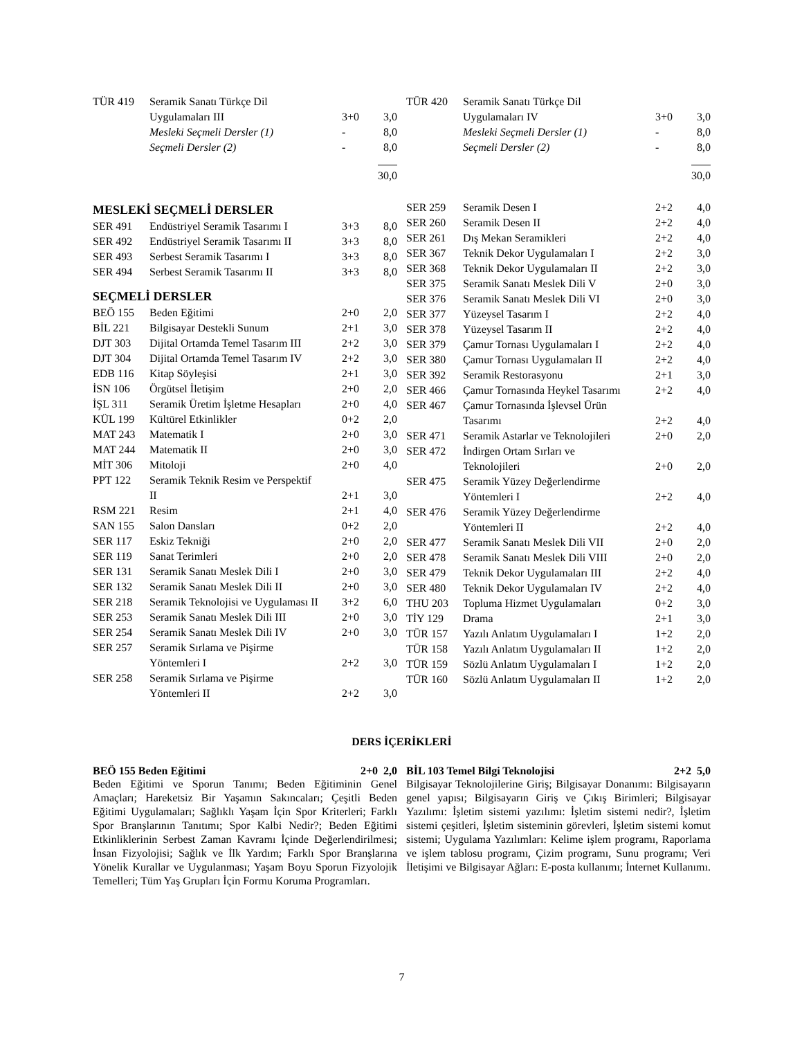| TÜR 419 | Seramik Sanatı Türkçe Dil Uygulamaları III | 3+0 | 3,0 |
| | Mesleki Seçmeli Dersler (1) | - | 8,0 |
| | Seçmeli Dersler (2) | - | 8,0 |
| | | | 30,0 |
| TÜR 420 | Seramik Sanatı Türkçe Dil Uygulamaları IV | 3+0 | 3,0 |
| | Mesleki Seçmeli Dersler (1) | - | 8,0 |
| | Seçmeli Dersler (2) | - | 8,0 |
| | | | 30,0 |
MESLEKİ SEÇMELİ DERSLER
| SER 491 | Endüstriyel Seramik Tasarımı I | 3+3 | 8,0 |
| SER 492 | Endüstriyel Seramik Tasarımı II | 3+3 | 8,0 |
| SER 493 | Serbest Seramik Tasarımı I | 3+3 | 8,0 |
| SER 494 | Serbest Seramik Tasarımı II | 3+3 | 8,0 |
SEÇMELİ DERSLER
| BEÖ 155 | Beden Eğitimi | 2+0 | 2,0 |
| BİL 221 | Bilgisayar Destekli Sunum | 2+1 | 3,0 |
| DJT 303 | Dijital Ortamda Temel Tasarım III | 2+2 | 3,0 |
| DJT 304 | Dijital Ortamda Temel Tasarım IV | 2+2 | 3,0 |
| EDB 116 | Kitap Söyleşisi | 2+1 | 3,0 |
| İSN 106 | Örgütsel İletişim | 2+0 | 2,0 |
| İŞL 311 | Seramik Üretim İşletme Hesapları | 2+0 | 4,0 |
| KÜL 199 | Kültürel Etkinlikler | 0+2 | 2,0 |
| MAT 243 | Matematik I | 2+0 | 3,0 |
| MAT 244 | Matematik II | 2+0 | 3,0 |
| MİT 306 | Mitoloji | 2+0 | 4,0 |
| PPT 122 | Seramik Teknik Resim ve Perspektif II | 2+1 | 3,0 |
| RSM 221 | Resim | 2+1 | 4,0 |
| SAN 155 | Salon Dansları | 0+2 | 2,0 |
| SER 117 | Eskiz Tekniği | 2+0 | 2,0 |
| SER 119 | Sanat Terimleri | 2+0 | 2,0 |
| SER 131 | Seramik Sanatı Meslek Dili I | 2+0 | 3,0 |
| SER 132 | Seramik Sanatı Meslek Dili II | 2+0 | 3,0 |
| SER 218 | Seramik Teknolojisi ve Uygulaması II | 3+2 | 6,0 |
| SER 253 | Seramik Sanatı Meslek Dili III | 2+0 | 3,0 |
| SER 254 | Seramik Sanatı Meslek Dili IV | 2+0 | 3,0 |
| SER 257 | Seramik Sırlama ve Pişirme Yöntemleri I | 2+2 | 3,0 |
| SER 258 | Seramik Sırlama ve Pişirme Yöntemleri II | 2+2 | 3,0 |
| SER 259 | Seramik Desen I | 2+2 | 4,0 |
| SER 260 | Seramik Desen II | 2+2 | 4,0 |
| SER 261 | Dış Mekan Seramikleri | 2+2 | 4,0 |
| SER 367 | Teknik Dekor Uygulamaları I | 2+2 | 3,0 |
| SER 368 | Teknik Dekor Uygulamaları II | 2+2 | 3,0 |
| SER 375 | Seramik Sanatı Meslek Dili V | 2+0 | 3,0 |
| SER 376 | Seramik Sanatı Meslek Dili VI | 2+0 | 3,0 |
| SER 377 | Yüzeysel Tasarım I | 2+2 | 4,0 |
| SER 378 | Yüzeysel Tasarım II | 2+2 | 4,0 |
| SER 379 | Çamur Tornası Uygulamaları I | 2+2 | 4,0 |
| SER 380 | Çamur Tornası Uygulamaları II | 2+2 | 4,0 |
| SER 392 | Seramik Restorasyonu | 2+1 | 3,0 |
| SER 466 | Çamur Tornasında Heykel Tasarımı | 2+2 | 4,0 |
| SER 467 | Çamur Tornasında İşlevsel Ürün Tasarımı | 2+2 | 4,0 |
| SER 471 | Seramik Astarlar ve Teknolojileri | 2+0 | 2,0 |
| SER 472 | İndirgen Ortam Sırları ve Teknolojileri | 2+0 | 2,0 |
| SER 475 | Seramik Yüzey Değerlendirme Yöntemleri I | 2+2 | 4,0 |
| SER 476 | Seramik Yüzey Değerlendirme Yöntemleri II | 2+2 | 4,0 |
| SER 477 | Seramik Sanatı Meslek Dili VII | 2+0 | 2,0 |
| SER 478 | Seramik Sanatı Meslek Dili VIII | 2+0 | 2,0 |
| SER 479 | Teknik Dekor Uygulamaları III | 2+2 | 4,0 |
| SER 480 | Teknik Dekor Uygulamaları IV | 2+2 | 4,0 |
| THU 203 | Topluma Hizmet Uygulamaları | 0+2 | 3,0 |
| TİY 129 | Drama | 2+1 | 3,0 |
| TÜR 157 | Yazılı Anlatım Uygulamaları I | 1+2 | 2,0 |
| TÜR 158 | Yazılı Anlatım Uygulamaları II | 1+2 | 2,0 |
| TÜR 159 | Sözlü Anlatım Uygulamaları I | 1+2 | 2,0 |
| TÜR 160 | Sözlü Anlatım Uygulamaları II | 1+2 | 2,0 |
DERS İÇERİKLERİ
BEÖ 155 Beden Eğitimi 2+0 2,0
Beden Eğitimi ve Sporun Tanımı; Beden Eğitiminin Genel Amaçları; Hareketsiz Bir Yaşamın Sakıncaları; Çeşitli Beden Eğitimi Uygulamaları; Sağlıklı Yaşam İçin Spor Kriterleri; Farklı Spor Branşlarının Tanıtımı; Spor Kalbi Nedir?; Beden Eğitimi Etkinliklerinin Serbest Zaman Kavramı İçinde Değerlendirilmesi; İnsan Fizyolojisi; Sağlık ve İlk Yardım; Farklı Spor Branşlarına Yönelik Kurallar ve Uygulanması; Yaşam Boyu Sporun Fizyolojik Temelleri; Tüm Yaş Grupları İçin Formu Koruma Programları.
BİL 103 Temel Bilgi Teknolojisi 2+2 5,0
Bilgisayar Teknolojilerine Giriş; Bilgisayar Donanımı: Bilgisayarın genel yapısı; Bilgisayarın Giriş ve Çıkış Birimleri; Bilgisayar Yazılımı: İşletim sistemi yazılımı: İşletim sistemi nedir?, İşletim sistemi çeşitleri, İşletim sisteminin görevleri, İşletim sistemi komut sistemi; Uygulama Yazılımları: Kelime işlem programı, Raporlama ve işlem tablosu programı, Çizim programı, Sunu programı; Veri İletişimi ve Bilgisayar Ağları: E-posta kullanımı; İnternet Kullanımı.
7